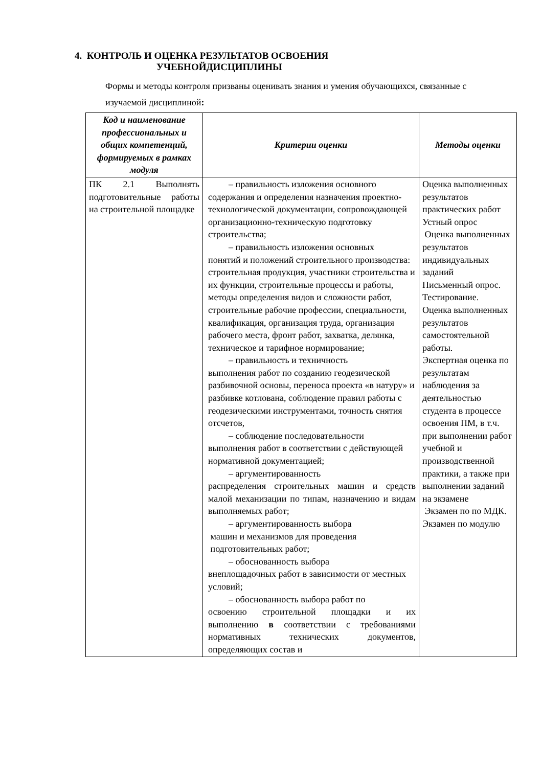4. КОНТРОЛЬ И ОЦЕНКА РЕЗУЛЬТАТОВ ОСВОЕНИЯ
УЧЕБНОЙДИСЦИПЛИНЫ
Формы и методы контроля призваны оценивать знания и умения обучающихся, связанные с изучаемой дисциплиной:
| Код и наименование профессиональных и общих компетенций, формируемых в рамках модуля | Критерии оценки | Методы оценки |
| --- | --- | --- |
| ПК 2.1 Выполнять подготовительные работы на строительной площадке | – правильность изложения основного содержания и определения назначения проектно-технологической документации, сопровождающей организационно-техническую подготовку строительства; – правильность изложения основных понятий и положений строительного производства: строительная продукция, участники строительства и их функции, строительные процессы и работы, методы определения видов и сложности работ, строительные рабочие профессии, специальности, квалификация, организация труда, организация рабочего места, фронт работ, захватка, делянка, техническое и тарифное нормирование; – правильность и техничность выполнения работ по созданию геодезической разбивочной основы, переноса проекта «в натуру» и разбивке котлована, соблюдение правил работы с геодезическими инструментами, точность снятия отсчетов, – соблюдение последовательности выполнения работ в соответствии с действующей нормативной документацией; – аргументированность распределения строительных машин и средств малой механизации по типам, назначению и видам выполняемых работ; – аргументированность выбора машин и механизмов для проведения подготовительных работ; – обоснованность выбора внеплощадочных работ в зависимости от местных условий; – обоснованность выбора работ по освоению строительной площадки и их выполнению в соответствии с требованиями нормативных технических документов, определяющих состав и | Оценка выполненных результатов практических работ Устный опрос Оценка выполненных результатов индивидуальных заданий Письменный опрос. Тестирование. Оценка выполненных результатов самостоятельной работы. Экспертная оценка по результатам наблюдения за деятельностью студента в процессе освоения ПМ, в т.ч. при выполнении работ учебной и производственной практики, а также при выполнении заданий на экзамене Экзамен по по МДК. Экзамен по модулю |